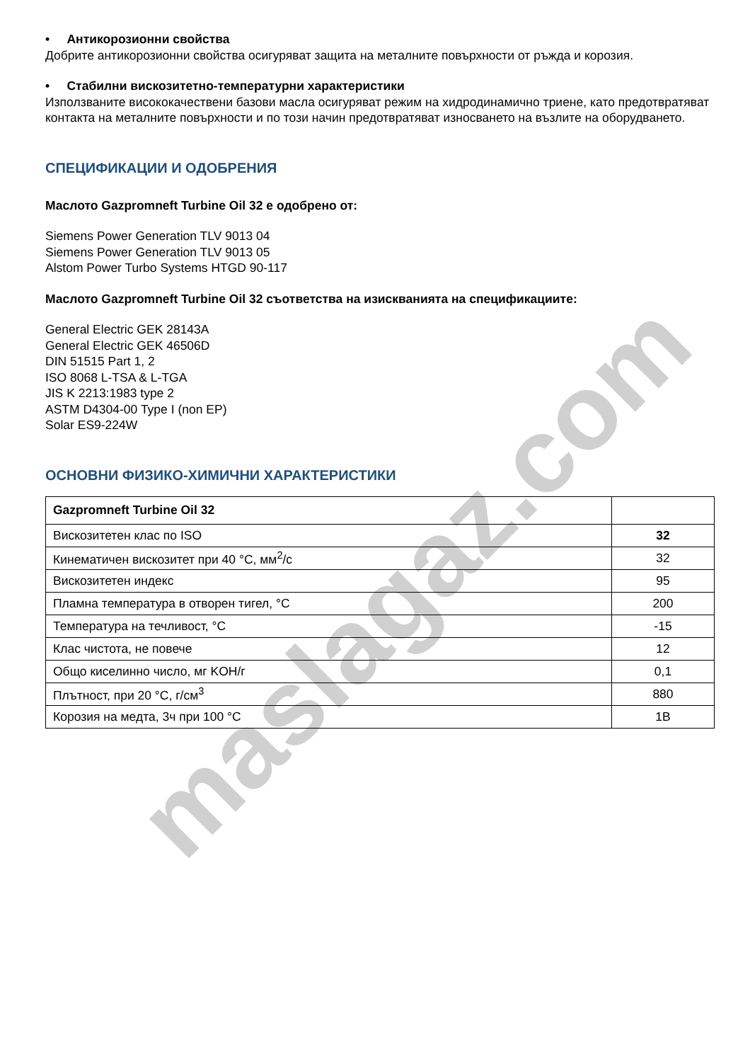• Антикорозионни свойства
Добрите антикорозионни свойства осигуряват защита на металните повърхности от ръжда и корозия.
• Стабилни вискозитетно-температурни характеристики
Използваните висококачествени базови масла осигуряват режим на хидродинамично триене, като предотвратяват контакта на металните повърхности и по този начин предотвратяват износването на възлите на оборудването.
СПЕЦИФИКАЦИИ И ОДОБРЕНИЯ
Маслото Gazpromneft Turbine Oil 32 е одобрено от:
Siemens Power Generation TLV 9013 04
Siemens Power Generation TLV 9013 05
Alstom Power Turbo Systems HTGD 90-117
Маслото Gazpromneft Turbine Oil 32 съответства на изискванията на спецификациите:
General Electric GEK 28143A
General Electric GEK 46506D
DIN 51515 Part 1, 2
ISO 8068 L-TSA & L-TGA
JIS K 2213:1983 type 2
ASTM D4304-00 Type I (non EP)
Solar ES9-224W
ОСНОВНИ ФИЗИКО-ХИМИЧНИ ХАРАКТЕРИСТИКИ
| Gazpromneft Turbine Oil 32 | |
| Вискозитетен клас по ISO | 32 |
| Кинематичен вискозитет при 40 °C, мм<sup>2</sup>/с | 32 |
| Вискозитетен индекс | 95 |
| Пламна температура в отворен тигел, °C | 200 |
| Температура на течливост, °C | -15 |
| Клас чистота, не повече | 12 |
| Общо киселинно число, мг KOH/г | 0,1 |
| Плътност, при 20 °C, г/см<sup>3</sup> | 880 |
| Корозия на медта, 3ч при 100 °C | 1B |
maslagaz.com